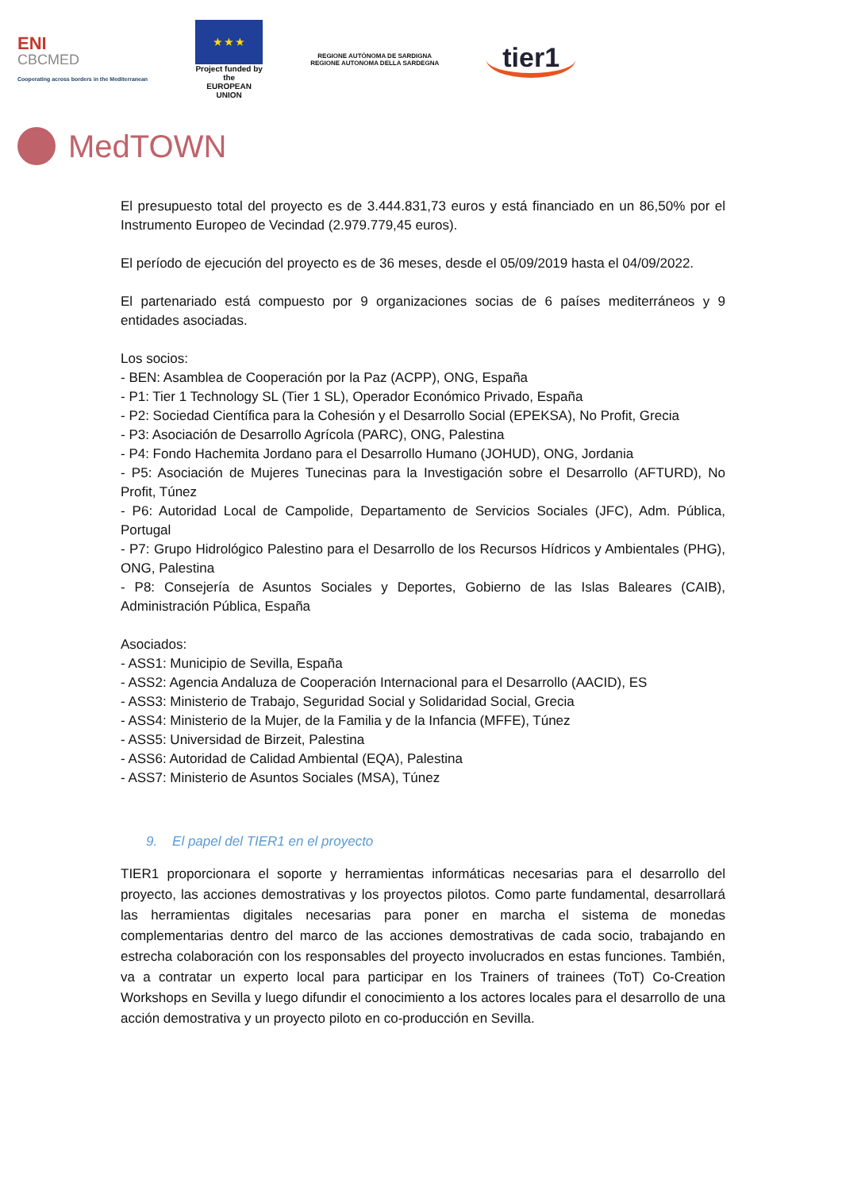ENI
CBCMED
Cooperating across borders in the Mediterranean
★ ★ ★
Project funded by the
EUROPEAN UNION
REGIONE AUTÒNOMA DE SARDIGNA
REGIONE AUTONOMA DELLA SARDEGNA
tier1
MedTOWN
El presupuesto total del proyecto es de 3.444.831,73 euros y está financiado en un 86,50% por el Instrumento Europeo de Vecindad (2.979.779,45 euros).
El período de ejecución del proyecto es de 36 meses, desde el 05/09/2019 hasta el 04/09/2022.
El partenariado está compuesto por 9 organizaciones socias de 6 países mediterráneos y 9 entidades asociadas.
Los socios:
- BEN: Asamblea de Cooperación por la Paz (ACPP), ONG, España
- P1: Tier 1 Technology SL (Tier 1 SL), Operador Económico Privado, España
- P2: Sociedad Científica para la Cohesión y el Desarrollo Social (EPEKSA), No Profit, Grecia
- P3: Asociación de Desarrollo Agrícola (PARC), ONG, Palestina
- P4: Fondo Hachemita Jordano para el Desarrollo Humano (JOHUD), ONG, Jordania
- P5: Asociación de Mujeres Tunecinas para la Investigación sobre el Desarrollo (AFTURD), No Profit, Túnez
- P6: Autoridad Local de Campolide, Departamento de Servicios Sociales (JFC), Adm. Pública, Portugal
- P7: Grupo Hidrológico Palestino para el Desarrollo de los Recursos Hídricos y Ambientales (PHG), ONG, Palestina
- P8: Consejería de Asuntos Sociales y Deportes, Gobierno de las Islas Baleares (CAIB), Administración Pública, España
Asociados:
- ASS1: Municipio de Sevilla, España
- ASS2: Agencia Andaluza de Cooperación Internacional para el Desarrollo (AACID), ES
- ASS3: Ministerio de Trabajo, Seguridad Social y Solidaridad Social, Grecia
- ASS4: Ministerio de la Mujer, de la Familia y de la Infancia (MFFE), Túnez
- ASS5: Universidad de Birzeit, Palestina
- ASS6: Autoridad de Calidad Ambiental (EQA), Palestina
- ASS7: Ministerio de Asuntos Sociales (MSA), Túnez
9. El papel del TIER1 en el proyecto
TIER1 proporcionara el soporte y herramientas informáticas necesarias para el desarrollo del proyecto, las acciones demostrativas y los proyectos pilotos. Como parte fundamental, desarrollará las herramientas digitales necesarias para poner en marcha el sistema de monedas complementarias dentro del marco de las acciones demostrativas de cada socio, trabajando en estrecha colaboración con los responsables del proyecto involucrados en estas funciones. También, va a contratar un experto local para participar en los Trainers of trainees (ToT) Co-Creation Workshops en Sevilla y luego difundir el conocimiento a los actores locales para el desarrollo de una acción demostrativa y un proyecto piloto en co-producción en Sevilla.